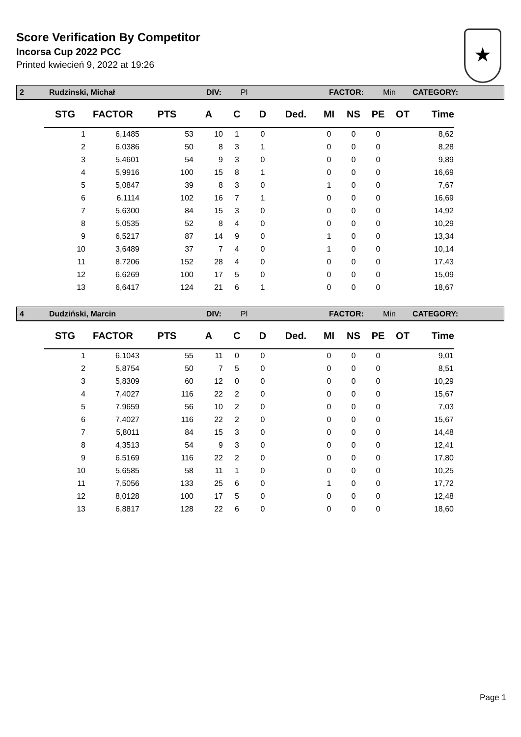Score Verification By Competitor
Incorsa Cup 2022 PCC
Printed kwiecień 9, 2022 at 19:26
★
2 Rudzinski, Michał DIV: Pl FACTOR: Min CATEGORY:
| STG | FACTOR | PTS | A | C | D | Ded. | MI | NS | PE | OT | Time |
| --- | --- | --- | --- | --- | --- | --- | --- | --- | --- | --- | --- |
| 1 | 6,1485 | 53 | 10 | 1 | 0 | | 0 | 0 | 0 | | 8,62 |
| 2 | 6,0386 | 50 | 8 | 3 | 1 | | 0 | 0 | 0 | | 8,28 |
| 3 | 5,4601 | 54 | 9 | 3 | 0 | | 0 | 0 | 0 | | 9,89 |
| 4 | 5,9916 | 100 | 15 | 8 | 1 | | 0 | 0 | 0 | | 16,69 |
| 5 | 5,0847 | 39 | 8 | 3 | 0 | | 1 | 0 | 0 | | 7,67 |
| 6 | 6,1114 | 102 | 16 | 7 | 1 | | 0 | 0 | 0 | | 16,69 |
| 7 | 5,6300 | 84 | 15 | 3 | 0 | | 0 | 0 | 0 | | 14,92 |
| 8 | 5,0535 | 52 | 8 | 4 | 0 | | 0 | 0 | 0 | | 10,29 |
| 9 | 6,5217 | 87 | 14 | 9 | 0 | | 1 | 0 | 0 | | 13,34 |
| 10 | 3,6489 | 37 | 7 | 4 | 0 | | 1 | 0 | 0 | | 10,14 |
| 11 | 8,7206 | 152 | 28 | 4 | 0 | | 0 | 0 | 0 | | 17,43 |
| 12 | 6,6269 | 100 | 17 | 5 | 0 | | 0 | 0 | 0 | | 15,09 |
| 13 | 6,6417 | 124 | 21 | 6 | 1 | | 0 | 0 | 0 | | 18,67 |
4 Dudziński, Marcin DIV: Pl FACTOR: Min CATEGORY:
| STG | FACTOR | PTS | A | C | D | Ded. | MI | NS | PE | OT | Time |
| --- | --- | --- | --- | --- | --- | --- | --- | --- | --- | --- | --- |
| 1 | 6,1043 | 55 | 11 | 0 | 0 | | 0 | 0 | 0 | | 9,01 |
| 2 | 5,8754 | 50 | 7 | 5 | 0 | | 0 | 0 | 0 | | 8,51 |
| 3 | 5,8309 | 60 | 12 | 0 | 0 | | 0 | 0 | 0 | | 10,29 |
| 4 | 7,4027 | 116 | 22 | 2 | 0 | | 0 | 0 | 0 | | 15,67 |
| 5 | 7,9659 | 56 | 10 | 2 | 0 | | 0 | 0 | 0 | | 7,03 |
| 6 | 7,4027 | 116 | 22 | 2 | 0 | | 0 | 0 | 0 | | 15,67 |
| 7 | 5,8011 | 84 | 15 | 3 | 0 | | 0 | 0 | 0 | | 14,48 |
| 8 | 4,3513 | 54 | 9 | 3 | 0 | | 0 | 0 | 0 | | 12,41 |
| 9 | 6,5169 | 116 | 22 | 2 | 0 | | 0 | 0 | 0 | | 17,80 |
| 10 | 5,6585 | 58 | 11 | 1 | 0 | | 0 | 0 | 0 | | 10,25 |
| 11 | 7,5056 | 133 | 25 | 6 | 0 | | 1 | 0 | 0 | | 17,72 |
| 12 | 8,0128 | 100 | 17 | 5 | 0 | | 0 | 0 | 0 | | 12,48 |
| 13 | 6,8817 | 128 | 22 | 6 | 0 | | 0 | 0 | 0 | | 18,60 |
Page 1